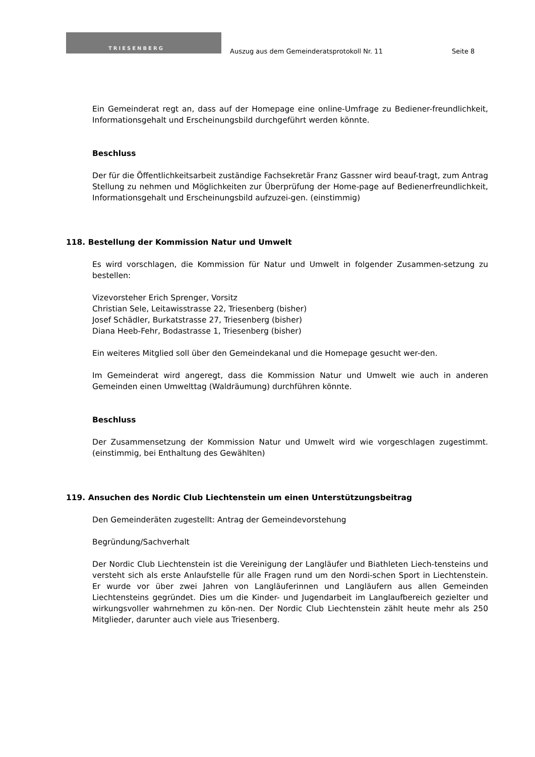TRIESENBERG
Auszug aus dem Gemeinderatsprotokoll Nr. 11
Seite 8
Ein Gemeinderat regt an, dass auf der Homepage eine online-Umfrage zu Bediener-freundlichkeit, Informationsgehalt und Erscheinungsbild durchgeführt werden könnte.
Beschluss
Der für die Öffentlichkeitsarbeit zuständige Fachsekretär Franz Gassner wird beauf-tragt, zum Antrag Stellung zu nehmen und Möglichkeiten zur Überprüfung der Home-page auf Bedienerfreundlichkeit, Informationsgehalt und Erscheinungsbild aufzuzei-gen. (einstimmig)
118. Bestellung der Kommission Natur und Umwelt
Es wird vorschlagen, die Kommission für Natur und Umwelt in folgender Zusammen-setzung zu bestellen:
Vizevorsteher Erich Sprenger, Vorsitz
Christian Sele, Leitawisstrasse 22, Triesenberg (bisher)
Josef Schädler, Burkatstrasse 27, Triesenberg (bisher)
Diana Heeb-Fehr, Bodastrasse 1, Triesenberg (bisher)
Ein weiteres Mitglied soll über den Gemeindekanal und die Homepage gesucht wer-den.
Im Gemeinderat wird angeregt, dass die Kommission Natur und Umwelt wie auch in anderen Gemeinden einen Umwelttag (Waldräumung) durchführen könnte.
Beschluss
Der Zusammensetzung der Kommission Natur und Umwelt wird wie vorgeschlagen zugestimmt. (einstimmig, bei Enthaltung des Gewählten)
119. Ansuchen des Nordic Club Liechtenstein um einen Unterstützungsbeitrag
Den Gemeinderäten zugestellt: Antrag der Gemeindevorstehung
Begründung/Sachverhalt
Der Nordic Club Liechtenstein ist die Vereinigung der Langläufer und Biathleten Liech-tensteins und versteht sich als erste Anlaufstelle für alle Fragen rund um den Nordi-schen Sport in Liechtenstein. Er wurde vor über zwei Jahren von Langläuferinnen und Langläufern aus allen Gemeinden Liechtensteins gegründet. Dies um die Kinder- und Jugendarbeit im Langlaufbereich gezielter und wirkungsvoller wahrnehmen zu kön-nen. Der Nordic Club Liechtenstein zählt heute mehr als 250 Mitglieder, darunter auch viele aus Triesenberg.